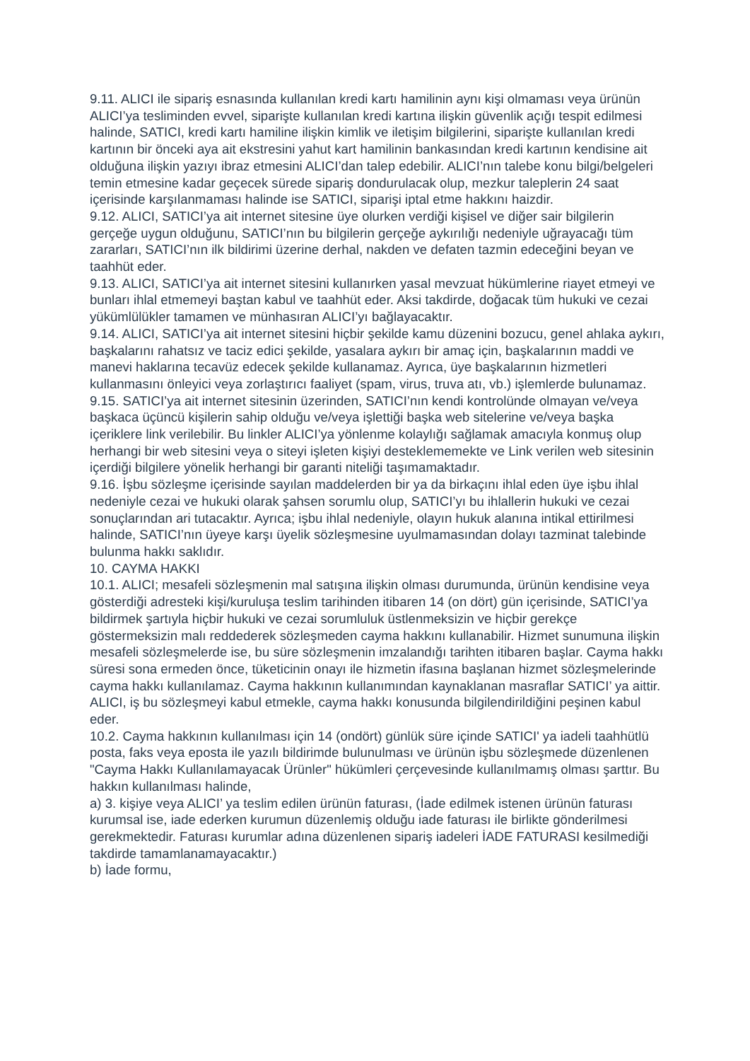9.11. ALICI ile sipariş esnasında kullanılan kredi kartı hamilinin aynı kişi olmaması veya ürünün ALICI’ya tesliminden evvel, siparişte kullanılan kredi kartına ilişkin güvenlik açığı tespit edilmesi halinde, SATICI, kredi kartı hamiline ilişkin kimlik ve iletişim bilgilerini, siparişte kullanılan kredi kartının bir önceki aya ait ekstresini yahut kart hamilinin bankasından kredi kartının kendisine ait olduğuna ilişkin yazıyı ibraz etmesini ALICI’dan talep edebilir. ALICI’nın talebe konu bilgi/belgeleri temin etmesine kadar geçecek sürede sipariş dondurulacak olup, mezkur taleplerin 24 saat içerisinde karşılanmaması halinde ise SATICI, siparişi iptal etme hakkını haizdir.
9.12. ALICI, SATICI’ya ait internet sitesine üye olurken verdiği kişisel ve diğer sair bilgilerin gerçeğe uygun olduğunu, SATICI’nın bu bilgilerin gerçeğe aykırılığı nedeniyle uğrayacağı tüm zararları, SATICI’nın ilk bildirimi üzerine derhal, nakden ve defaten tazmin edeceğini beyan ve taahhüt eder.
9.13. ALICI, SATICI’ya ait internet sitesini kullanırken yasal mevzuat hükümlerine riayet etmeyi ve bunları ihlal etmemeyi baştan kabul ve taahhüt eder. Aksi takdirde, doğacak tüm hukuki ve cezai yükümlülükler tamamen ve münhasıran ALICI’yı bağlayacaktır.
9.14. ALICI, SATICI’ya ait internet sitesini hiçbir şekilde kamu düzenini bozucu, genel ahlaka aykırı, başkalarını rahatsız ve taciz edici şekilde, yasalara aykırı bir amaç için, başkalarının maddi ve manevi haklarına tecavüz edecek şekilde kullanamaz. Ayrıca, üye başkalarının hizmetleri kullanmasını önleyici veya zorlaştırıcı faaliyet (spam, virus, truva atı, vb.) işlemlerde bulunamaz.
9.15. SATICI’ya ait internet sitesinin üzerinden, SATICI’nın kendi kontrolünde olmayan ve/veya başkaca üçüncü kişilerin sahip olduğu ve/veya işlettiği başka web sitelerine ve/veya başka içeriklere link verilebilir. Bu linkler ALICI’ya yönlenme kolaylığı sağlamak amacıyla konmuş olup herhangi bir web sitesini veya o siteyi işleten kişiyi desteklememekte ve Link verilen web sitesinin içerdiği bilgilere yönelik herhangi bir garanti niteliği taşımamaktadır.
9.16. İşbu sözleşme içerisinde sayılan maddelerden bir ya da birkaçını ihlal eden üye işbu ihlal nedeniyle cezai ve hukuki olarak şahsen sorumlu olup, SATICI’yı bu ihlallerin hukuki ve cezai sonuçlarından ari tutacaktır. Ayrıca; işbu ihlal nedeniyle, olayın hukuk alanına intikal ettirilmesi halinde, SATICI’nın üyeye karşı üyelik sözleşmesine uyulmamasından dolayı tazminat talebinde bulunma hakkı saklıdır.
10. CAYMA HAKKI
10.1. ALICI; mesafeli sözleşmenin mal satışına ilişkin olması durumunda, ürünün kendisine veya gösterdiği adresteki kişi/kuruluşa teslim tarihinden itibaren 14 (on dört) gün içerisinde, SATICI’ya bildirmek şartıyla hiçbir hukuki ve cezai sorumluluk üstlenmeksizin ve hiçbir gerekçe göstermeksizin malı reddederek sözleşmeden cayma hakkını kullanabilir. Hizmet sunumuna ilişkin mesafeli sözleşmelerde ise, bu süre sözleşmenin imzalandığı tarihten itibaren başlar. Cayma hakkı süresi sona ermeden önce, tüketicinin onayı ile hizmetin ifasına başlanan hizmet sözleşmelerinde cayma hakkı kullanılamaz. Cayma hakkının kullanımından kaynaklanan masraflar SATICI’ ya aittir. ALICI, iş bu sözleşmeyi kabul etmekle, cayma hakkı konusunda bilgilendirildiğini peşinen kabul eder.
10.2. Cayma hakkının kullanılması için 14 (ondört) günlük süre içinde SATICI' ya iadeli taahhütlü posta, faks veya eposta ile yazılı bildirimde bulunulması ve ürünün işbu sözleşmede düzenlenen "Cayma Hakkı Kullanılamayacak Ürünler" hükümleri çerçevesinde kullanılmamış olması şarttır. Bu hakkın kullanılması halinde,
a) 3. kişiye veya ALICI’ ya teslim edilen ürünün faturası, (İade edilmek istenen ürünün faturası kurumsal ise, iade ederken kurumun düzenlemiş olduğu iade faturası ile birlikte gönderilmesi gerekmektedir. Faturası kurumlar adına düzenlenen sipariş iadeleri İADE FATURASI kesilmediği takdirde tamamlanamayacaktır.)
b) İade formu,